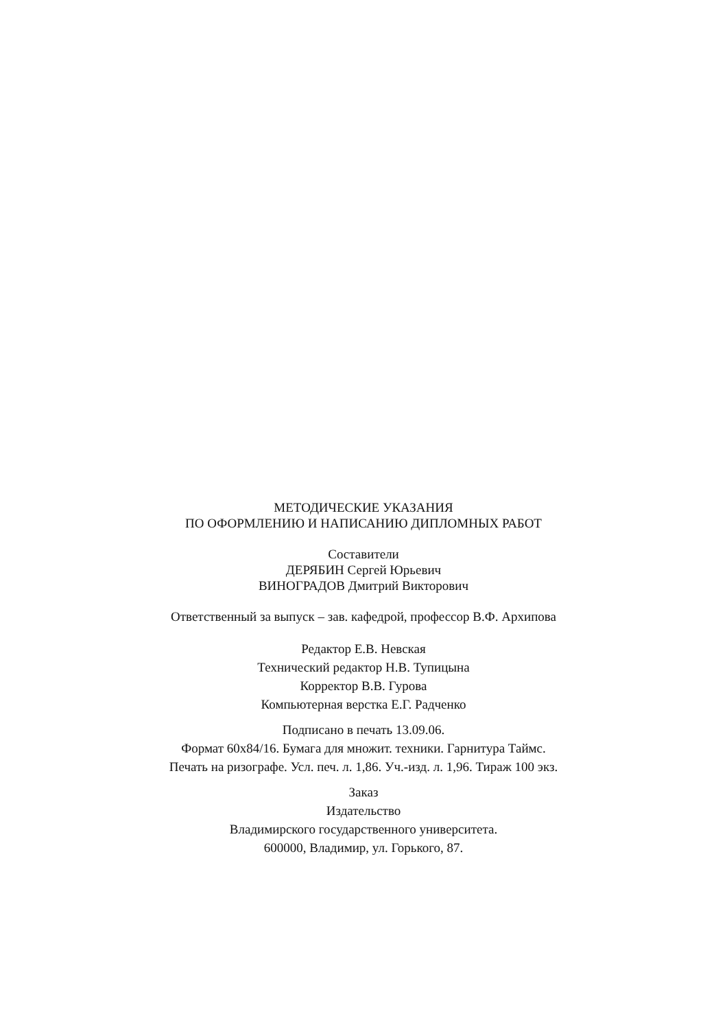МЕТОДИЧЕСКИЕ УКАЗАНИЯ
ПО ОФОРМЛЕНИЮ И НАПИСАНИЮ ДИПЛОМНЫХ РАБОТ
Составители
ДЕРЯБИН Сергей Юрьевич
ВИНОГРАДОВ Дмитрий Викторович
Ответственный за выпуск – зав. кафедрой, профессор В.Ф. Архипова
Редактор Е.В. Невская
Технический редактор Н.В. Тупицына
Корректор В.В. Гурова
Компьютерная верстка Е.Г. Радченко
Подписано в печать 13.09.06.
Формат 60х84/16. Бумага для множит. техники. Гарнитура Таймс.
Печать на ризографе. Усл. печ. л. 1,86. Уч.-изд. л. 1,96. Тираж 100 экз.
Заказ
Издательство
Владимирского государственного университета.
600000, Владимир, ул. Горького, 87.